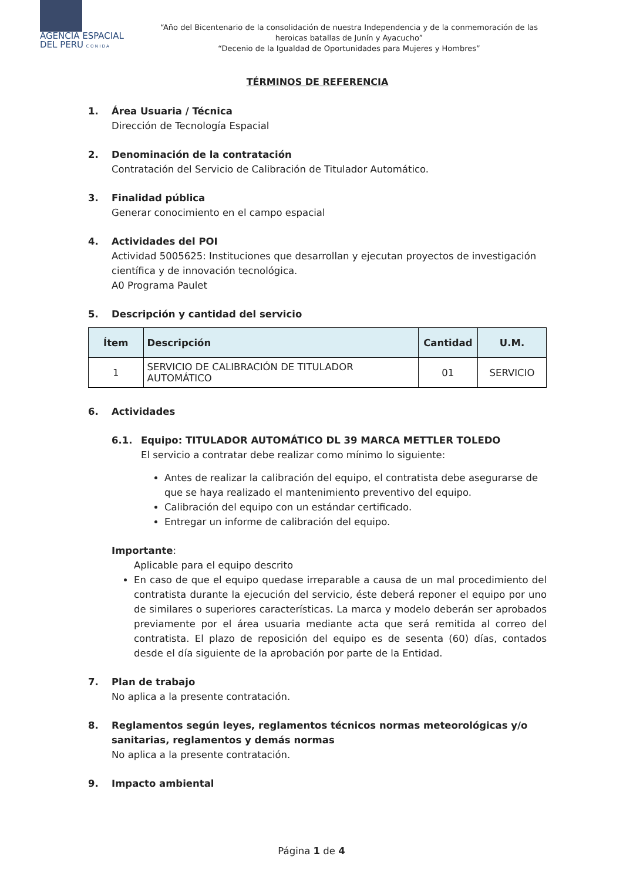AGENCIA ESPACIAL
DEL PERU C O N I D A
“Año del Bicentenario de la consolidación de nuestra Independencia y de la conmemoración de las heroicas batallas de Junín y Ayacucho”
“Decenio de la Igualdad de Oportunidades para Mujeres y Hombres”
TÉRMINOS DE REFERENCIA
1. Área Usuaria / Técnica
Dirección de Tecnología Espacial
2. Denominación de la contratación
Contratación del Servicio de Calibración de Titulador Automático.
3. Finalidad pública
Generar conocimiento en el campo espacial
4. Actividades del POI
Actividad 5005625: Instituciones que desarrollan y ejecutan proyectos de investigación científica y de innovación tecnológica.
A0 Programa Paulet
5. Descripción y cantidad del servicio
| Ítem | Descripción | Cantidad | U.M. |
| --- | --- | --- | --- |
| 1 | SERVICIO DE CALIBRACIÓN DE TITULADOR AUTOMÁTICO | 01 | SERVICIO |
6. Actividades
6.1. Equipo: TITULADOR AUTOMÁTICO DL 39 MARCA METTLER TOLEDO
El servicio a contratar debe realizar como mínimo lo siguiente:
Antes de realizar la calibración del equipo, el contratista debe asegurarse de que se haya realizado el mantenimiento preventivo del equipo.
Calibración del equipo con un estándar certificado.
Entregar un informe de calibración del equipo.
Importante:
Aplicable para el equipo descrito
En caso de que el equipo quedase irreparable a causa de un mal procedimiento del contratista durante la ejecución del servicio, éste deberá reponer el equipo por uno de similares o superiores características. La marca y modelo deberán ser aprobados previamente por el área usuaria mediante acta que será remitida al correo del contratista. El plazo de reposición del equipo es de sesenta (60) días, contados desde el día siguiente de la aprobación por parte de la Entidad.
7. Plan de trabajo
No aplica a la presente contratación.
8. Reglamentos según leyes, reglamentos técnicos normas meteorológicas y/o sanitarias, reglamentos y demás normas
No aplica a la presente contratación.
9. Impacto ambiental
Página 1 de 4